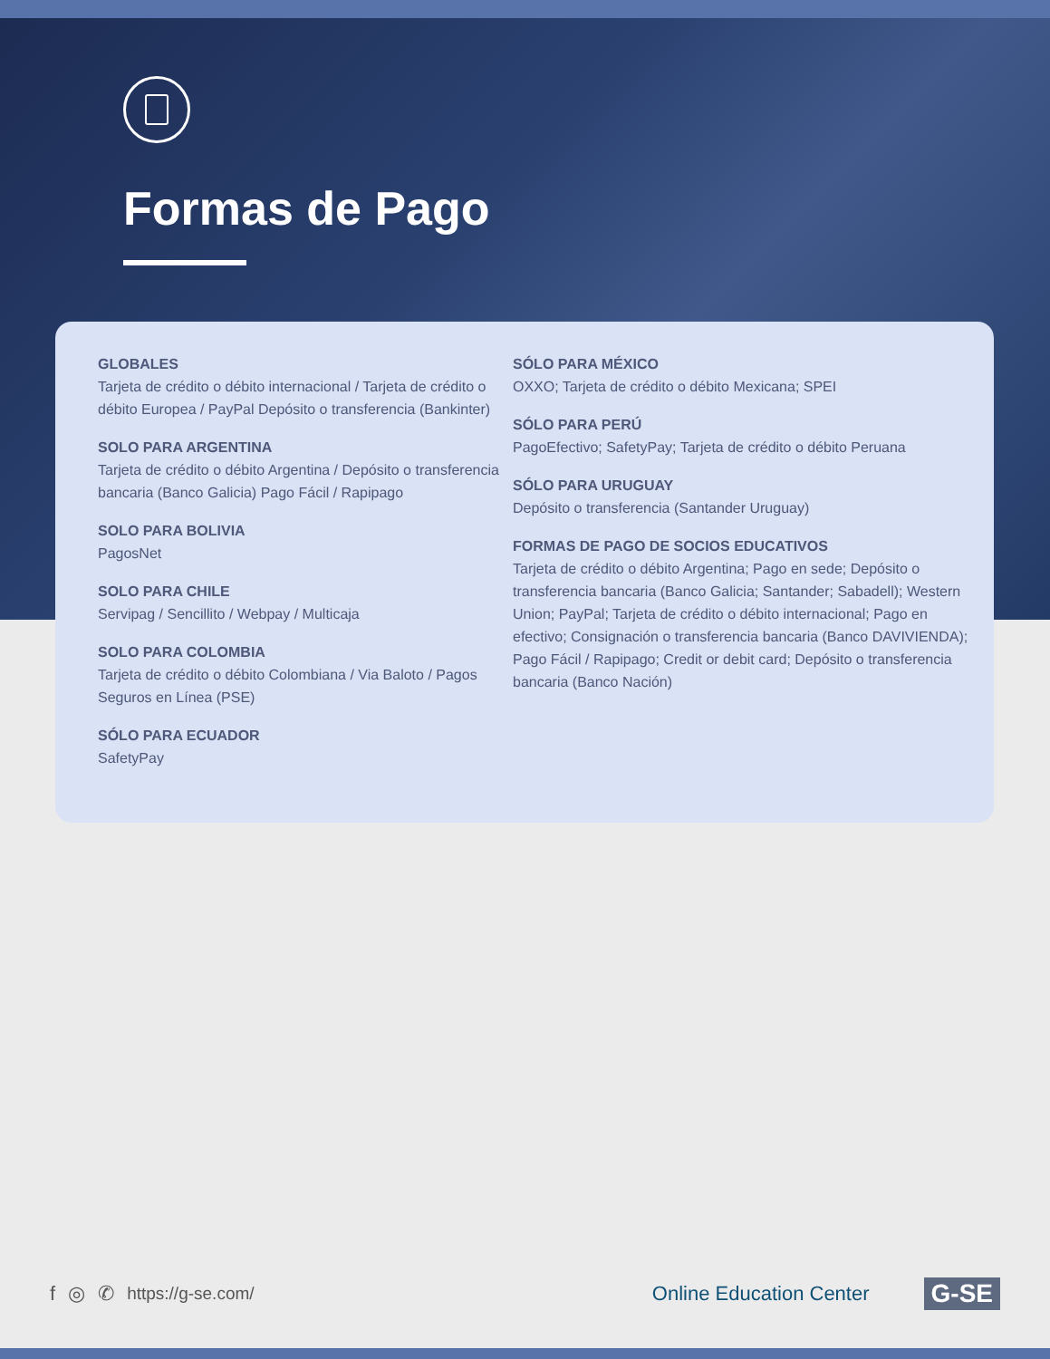Formas de Pago
GLOBALES
Tarjeta de crédito o débito internacional / Tarjeta de crédito o débito Europea / PayPal Depósito o transferencia (Bankinter)
SOLO PARA ARGENTINA
Tarjeta de crédito o débito Argentina / Depósito o transferencia bancaria (Banco Galicia) Pago Fácil / Rapipago
SOLO PARA BOLIVIA
PagosNet
SOLO PARA CHILE
Servipag / Sencillito / Webpay / Multicaja
SOLO PARA COLOMBIA
Tarjeta de crédito o débito Colombiana / Via Baloto / Pagos Seguros en Línea (PSE)
SÓLO PARA ECUADOR
SafetyPay
SÓLO PARA MÉXICO
OXXO; Tarjeta de crédito o débito Mexicana; SPEI
SÓLO PARA PERÚ
PagoEfectivo; SafetyPay; Tarjeta de crédito o débito Peruana
SÓLO PARA URUGUAY
Depósito o transferencia (Santander Uruguay)
FORMAS DE PAGO DE SOCIOS EDUCATIVOS
Tarjeta de crédito o débito Argentina; Pago en sede; Depósito o transferencia bancaria (Banco Galicia; Santander; Sabadell); Western Union; PayPal; Tarjeta de crédito o débito internacional; Pago en efectivo; Consignación o transferencia bancaria (Banco DAVIVIENDA); Pago Fácil / Rapipago; Credit or debit card; Depósito o transferencia bancaria (Banco Nación)
f ◎ ✆ https://g-se.com/ Online Education Center G-SE